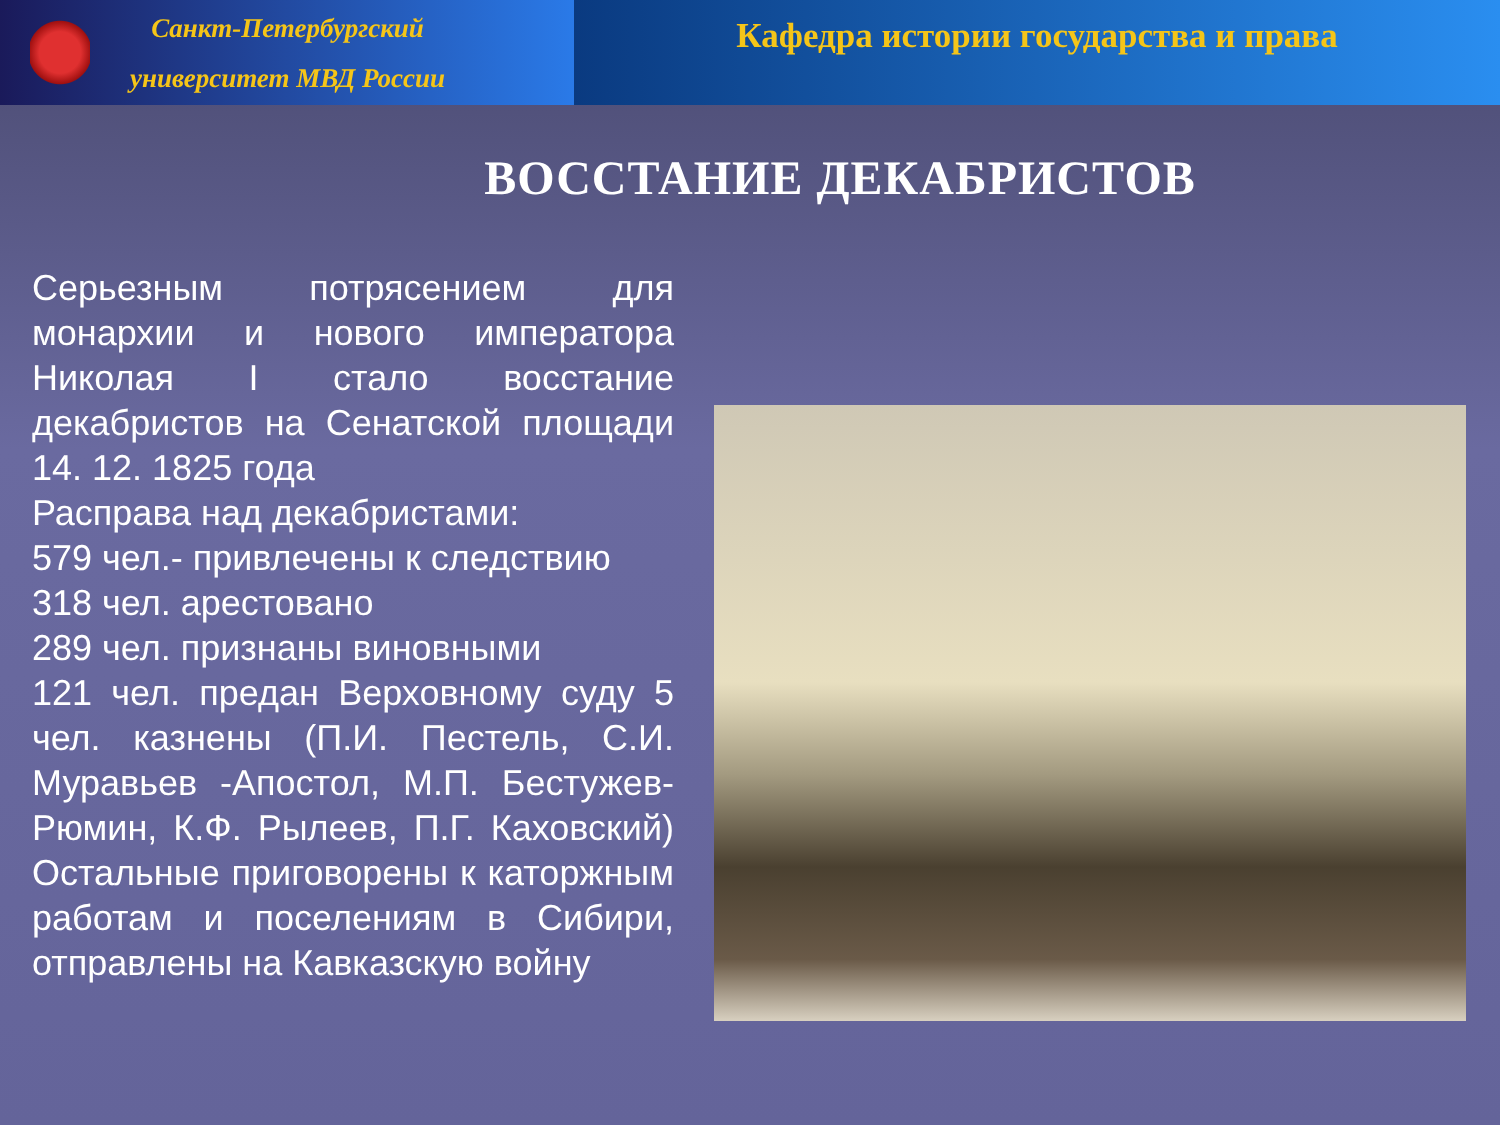Санкт-Петербургский
университет МВД России
Кафедра истории государства и права
ВОССТАНИЕ ДЕКАБРИСТОВ
Серьезным потрясением для монархии и нового императора Николая I стало восстание декабристов на Сенатской площади 14. 12. 1825 года
Расправа над декабристами:
579 чел.- привлечены к следствию
318 чел. арестовано
289 чел. признаны виновными
121 чел. предан Верховному суду 5 чел. казнены (П.И. Пестель, С.И. Муравьев -Апостол, М.П. Бестужев-Рюмин, К.Ф. Рылеев, П.Г. Каховский) Остальные приговорены к каторжным работам и поселениям в Сибири, отправлены на Кавказскую войну